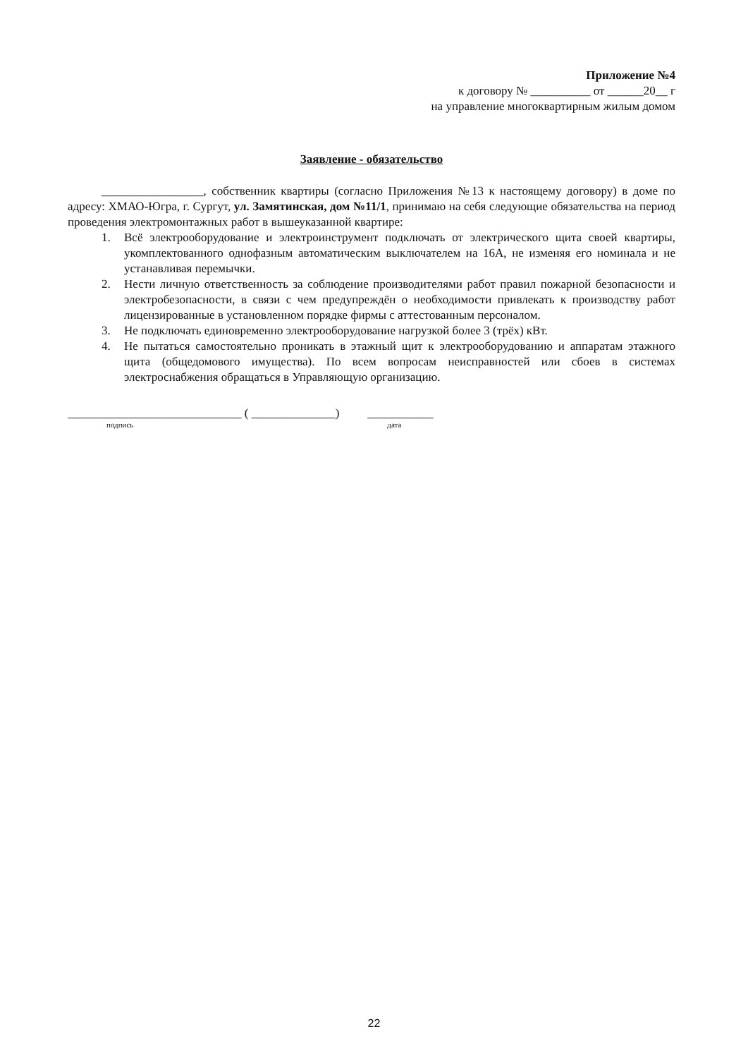Приложение №4
к договору № __________ от ______20__ г
на управление многоквартирным жилым домом
Заявление - обязательство
_________________, собственник квартиры (согласно Приложения №13 к настоящему договору) в доме по адресу: ХМАО-Югра, г. Сургут, ул. Замятинская, дом №11/1, принимаю на себя следующие обязательства на период проведения электромонтажных работ в вышеуказанной квартире:
1. Всё электрооборудование и электроинструмент подключать от электрического щита своей квартиры, укомплектованного однофазным автоматическим выключателем на 16А, не изменяя его номинала и не устанавливая перемычки.
2. Нести личную ответственность за соблюдение производителями работ правил пожарной безопасности и электробезопасности, в связи с чем предупреждён о необходимости привлекать к производству работ лицензированные в установленном порядке фирмы с аттестованным персоналом.
3. Не подключать единовременно электрооборудование нагрузкой более 3 (трёх) кВт.
4. Не пытаться самостоятельно проникать в этажный щит к электрооборудованию и аппаратам этажного щита (общедомового имущества). По всем вопросам неисправностей или сбоев в системах электроснабжения обращаться в Управляющую организацию.
_____________________________ ( ______________) ___________
подпись дата
22